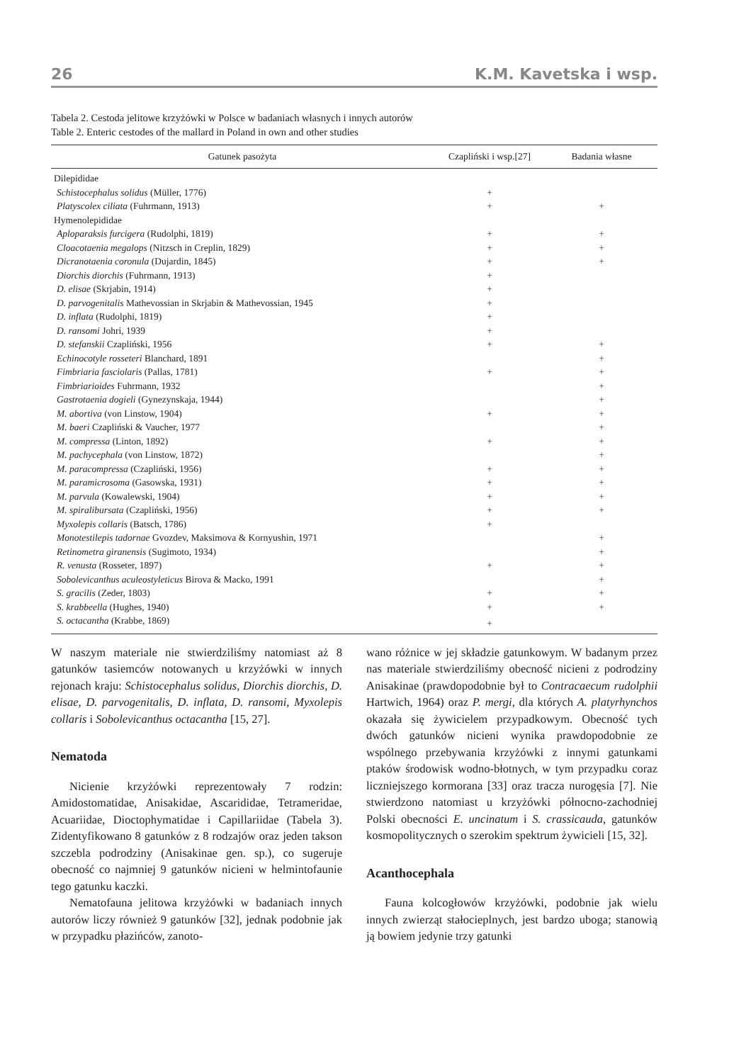26 K.M. Kavetska i wsp.
Tabela 2. Cestoda jelitowe krzyżówki w Polsce w badaniach własnych i innych autorów
Table 2. Enteric cestodes of the mallard in Poland in own and other studies
| Gatunek pasożyta | Czapliński i wsp.[27] | Badania własne |
| --- | --- | --- |
| Dilepididae | | |
| Schistocephalus solidus (Müller, 1776) | + | |
| Platyscolex ciliata (Fuhrmann, 1913) | + | + |
| Hymenolepididae | | |
| Aploparaksis furcigera (Rudolphi, 1819) | + | + |
| Cloacotaenia megalops (Nitzsch in Creplin, 1829) | + | + |
| Dicranotaenia coronula (Dujardin, 1845) | + | + |
| Diorchis diorchis (Fuhrmann, 1913) | + | |
| D. elisae (Skrjabin, 1914) | + | |
| D. parvogenitalis Mathevossian in Skrjabin & Mathevossian, 1945 | + | |
| D. inflata (Rudolphi, 1819) | + | |
| D. ransomi Johri, 1939 | + | |
| D. stefanskii Czapliński, 1956 | + | + |
| Echinocotyle rosseteri Blanchard, 1891 | | + |
| Fimbriaria fasciolaris (Pallas, 1781) | + | + |
| Fimbriarioides Fuhrmann, 1932 | | + |
| Gastrotaenia dogieli (Gynezynskaja, 1944) | | + |
| M. abortiva (von Linstow, 1904) | + | + |
| M. baeri Czapliński & Vaucher, 1977 | | + |
| M. compressa (Linton, 1892) | + | + |
| M. pachycephala (von Linstow, 1872) | | + |
| M. paracompressa (Czapliński, 1956) | + | + |
| M. paramicrosoma (Gasowska, 1931) | + | + |
| M. parvula (Kowalewski, 1904) | + | + |
| M. spiralibursata (Czapliński, 1956) | + | + |
| Myxolepis collaris (Batsch, 1786) | + | |
| Monotestilepis tadornae Gvozdev, Maksimova & Kornyushin, 1971 | | + |
| Retinometra giranensis (Sugimoto, 1934) | | + |
| R. venusta (Rosseter, 1897) | + | + |
| Sobolevicanthus aculeostyleticus Birova & Macko, 1991 | | + |
| S. gracilis (Zeder, 1803) | + | + |
| S. krabbeella (Hughes, 1940) | + | + |
| S. octacantha (Krabbe, 1869) | + | |
W naszym materiale nie stwierdziliśmy natomiast aż 8 gatunków tasiemców notowanych u krzyżówki w innych rejonach kraju: Schistocephalus solidus, Diorchis diorchis, D. elisae, D. parvogenitalis, D. inflata, D. ransomi, Myxolepis collaris i Sobolevicanthus octacantha [15, 27].
Nematoda
Nicienie krzyżówki reprezentowały 7 rodzin: Amidostomatidae, Anisakidae, Ascarididae, Tetrameridae, Acuariidae, Dioctophymatidae i Capillariidae (Tabela 3). Zidentyfikowano 8 gatunków z 8 rodzajów oraz jeden takson szczebla podrodziny (Anisakinae gen. sp.), co sugeruje obecność co najmniej 9 gatunków nicieni w helmintofaunie tego gatunku kaczki.
Nematofauna jelitowa krzyżówki w badaniach innych autorów liczy również 9 gatunków [32], jednak podobnie jak w przypadku płazińców, zanoto-
wano różnice w jej składzie gatunkowym. W badanym przez nas materiale stwierdziliśmy obecność nicieni z podrodziny Anisakinae (prawdopodobnie był to Contracaecum rudolphii Hartwich, 1964) oraz P. mergi, dla których A. platyrhynchos okazała się żywicielem przypadkowym. Obecność tych dwóch gatunków nicieni wynika prawdopodobnie ze wspólnego przebywania krzyżówki z innymi gatunkami ptaków środowisk wodno-błotnych, w tym przypadku coraz liczniejszego kormorana [33] oraz tracza nurogęsia [7]. Nie stwierdzono natomiast u krzyżówki północno-zachodniej Polski obecności E. uncinatum i S. crassicauda, gatunków kosmopolitycznych o szerokim spektrum żywicieli [15, 32].
Acanthocephala
Fauna kolcogłowów krzyżówki, podobnie jak wielu innych zwierząt stałocieplnych, jest bardzo uboga; stanowią ją bowiem jedynie trzy gatunki